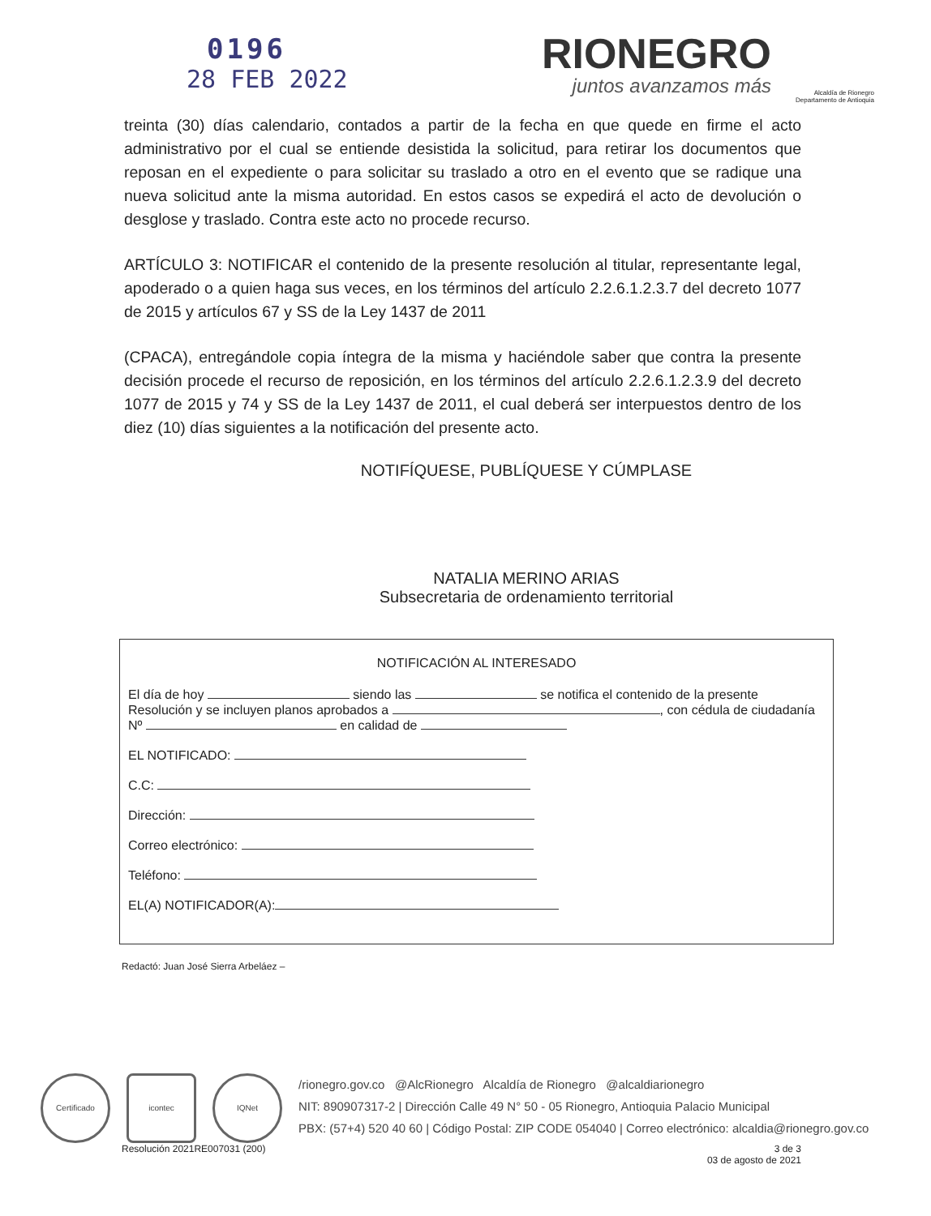0196
28 FEB 2022
RIONEGRO
juntos avanzamos más
Alcaldía de Rionegro
Departamento de Antioquia
treinta (30) días calendario, contados a partir de la fecha en que quede en firme el acto administrativo por el cual se entiende desistida la solicitud, para retirar los documentos que reposan en el expediente o para solicitar su traslado a otro en el evento que se radique una nueva solicitud ante la misma autoridad. En estos casos se expedirá el acto de devolución o desglose y traslado. Contra este acto no procede recurso.
ARTÍCULO 3: NOTIFICAR el contenido de la presente resolución al titular, representante legal, apoderado o a quien haga sus veces, en los términos del artículo 2.2.6.1.2.3.7 del decreto 1077 de 2015 y artículos 67 y SS de la Ley 1437 de 2011
(CPACA), entregándole copia íntegra de la misma y haciéndole saber que contra la presente decisión procede el recurso de reposición, en los términos del artículo 2.2.6.1.2.3.9 del decreto 1077 de 2015 y 74 y SS de la Ley 1437 de 2011, el cual deberá ser interpuestos dentro de los diez (10) días siguientes a la notificación del presente acto.
NOTIFÍQUESE, PUBLÍQUESE Y CÚMPLASE
NATALIA MERINO ARIAS
Subsecretaria de ordenamiento territorial
NOTIFICACIÓN AL INTERESADO
El día de hoy siendo las se notifica el contenido de la presente Resolución y se incluyen planos aprobados a , con cédula de ciudadanía Nº en calidad de
EL NOTIFICADO:
C.C:
Dirección:
Correo electrónico:
Teléfono:
EL(A) NOTIFICADOR(A):
Redactó: Juan José Sierra Arbeláez –
Certificado icontec IQNet
/rionegro.gov.co @AlcRionegro Alcaldía de Rionegro @alcaldiarionegro
NIT: 890907317-2 | Dirección Calle 49 N° 50 - 05 Rionegro, Antioquia Palacio Municipal
PBX: (57+4) 520 40 60 | Código Postal: ZIP CODE 054040 | Correo electrónico: alcaldia@rionegro.gov.co
Resolución 2021RE007031 (200) 3 de 3
03 de agosto de 2021